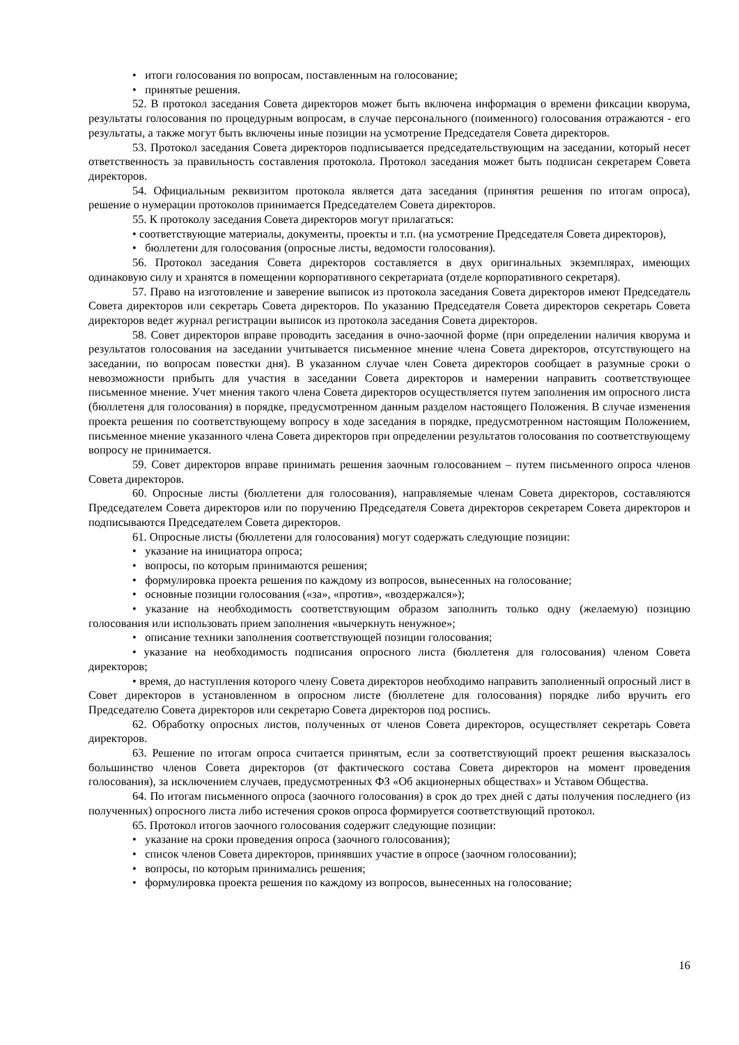• итоги голосования по вопросам, поставленным на голосование;
• принятые решения.
52. В протокол заседания Совета директоров может быть включена информация о времени фиксации кворума, результаты голосования по процедурным вопросам, в случае персонального (поименного) голосования отражаются - его результаты, а также могут быть включены иные позиции на усмотрение Председателя Совета директоров.
53. Протокол заседания Совета директоров подписывается председательствующим на заседании, который несет ответственность за правильность составления протокола. Протокол заседания может быть подписан секретарем Совета директоров.
54. Официальным реквизитом протокола является дата заседания (принятия решения по итогам опроса), решение о нумерации протоколов принимается Председателем Совета директоров.
55. К протоколу заседания Совета директоров могут прилагаться:
• соответствующие материалы, документы, проекты и т.п. (на усмотрение Председателя Совета директоров),
• бюллетени для голосования (опросные листы, ведомости голосования).
56. Протокол заседания Совета директоров составляется в двух оригинальных экземплярах, имеющих одинаковую силу и хранятся в помещении корпоративного секретариата (отделе корпоративного секретаря).
57. Право на изготовление и заверение выписок из протокола заседания Совета директоров имеют Председатель Совета директоров или секретарь Совета директоров. По указанию Председателя Совета директоров секретарь Совета директоров ведет журнал регистрации выписок из протокола заседания Совета директоров.
58. Совет директоров вправе проводить заседания в очно-заочной форме (при определении наличия кворума и результатов голосования на заседании учитывается письменное мнение члена Совета директоров, отсутствующего на заседании, по вопросам повестки дня). В указанном случае член Совета директоров сообщает в разумные сроки о невозможности прибыть для участия в заседании Совета директоров и намерении направить соответствующее письменное мнение. Учет мнения такого члена Совета директоров осуществляется путем заполнения им опросного листа (бюллетеня для голосования) в порядке, предусмотренном данным разделом настоящего Положения. В случае изменения проекта решения по соответствующему вопросу в ходе заседания в порядке, предусмотренном настоящим Положением, письменное мнение указанного члена Совета директоров при определении результатов голосования по соответствующему вопросу не принимается.
59. Совет директоров вправе принимать решения заочным голосованием – путем письменного опроса членов Совета директоров.
60. Опросные листы (бюллетени для голосования), направляемые членам Совета директоров, составляются Председателем Совета директоров или по поручению Председателя Совета директоров секретарем Совета директоров и подписываются Председателем Совета директоров.
61. Опросные листы (бюллетени для голосования) могут содержать следующие позиции:
• указание на инициатора опроса;
• вопросы, по которым принимаются решения;
• формулировка проекта решения по каждому из вопросов, вынесенных на голосование;
• основные позиции голосования («за», «против», «воздержался»);
• указание на необходимость соответствующим образом заполнить только одну (желаемую) позицию голосования или использовать прием заполнения «вычеркнуть ненужное»;
• описание техники заполнения соответствующей позиции голосования;
• указание на необходимость подписания опросного листа (бюллетеня для голосования) членом Совета директоров;
• время, до наступления которого члену Совета директоров необходимо направить заполненный опросный лист в Совет директоров в установленном в опросном листе (бюллетене для голосования) порядке либо вручить его Председателю Совета директоров или секретарю Совета директоров под роспись.
62. Обработку опросных листов, полученных от членов Совета директоров, осуществляет секретарь Совета директоров.
63. Решение по итогам опроса считается принятым, если за соответствующий проект решения высказалось большинство членов Совета директоров (от фактического состава Совета директоров на момент проведения голосования), за исключением случаев, предусмотренных ФЗ «Об акционерных обществах» и Уставом Общества.
64. По итогам письменного опроса (заочного голосования) в срок до трех дней с даты получения последнего (из полученных) опросного листа либо истечения сроков опроса формируется соответствующий протокол.
65. Протокол итогов заочного голосования содержит следующие позиции:
• указание на сроки проведения опроса (заочного голосования);
• список членов Совета директоров, принявших участие в опросе (заочном голосовании);
• вопросы, по которым принимались решения;
• формулировка проекта решения по каждому из вопросов, вынесенных на голосование;
16